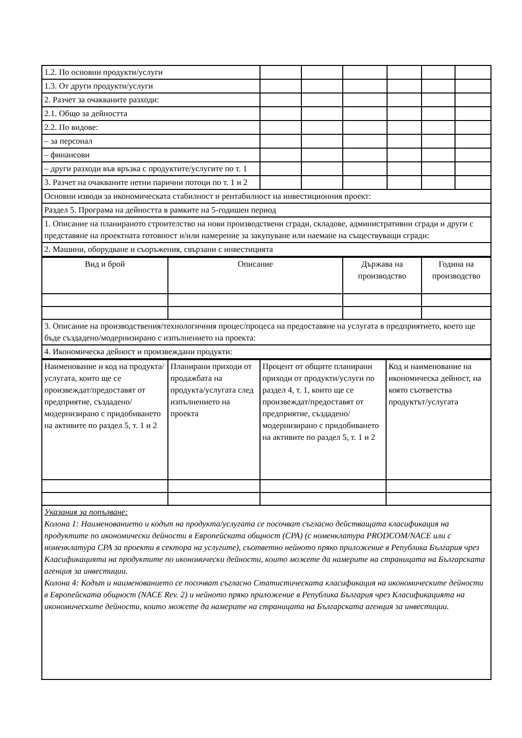| 1.2. По основни продукти/услуги | | | | | | |
| 1.3. От други продукти/услуги | | | | | | |
| 2. Разчет за очакваните разходи: | | | | | | |
| 2.1. Общо за дейността | | | | | | |
| 2.2. По видове: | | | | | | |
| – за персонал | | | | | | |
| – финансови | | | | | | |
| – други разходи във връзка с продуктите/услугите по т. 1 | | | | | | |
| 3. Разчет на очакваните нетни парични потоци по т. 1 и 2 | | | | | | |
| Основни изводи за икономическата стабилност и рентабилност на инвестиционния проект: | | | | | | |
| Раздел 5. Програма на дейността в рамките на 5-годишен период | | | | | | |
| 1. Описание на планираното строителство на нови производствени сгради, складове, административни сгради и други с представяне на проектната готовност и/или намерение за закупуване или наемане на съществуващи сгради: | | | | | | |
| 2. Машини, оборудване и съоръжения, свързани с инвестицията | | | | | | |
| Вид и брой | Описание | Държава на производство | Година на производство |
| --- | --- | --- | --- |
| 3. Описание на производствения/технологичния процес/процеса на предоставяне на услугата в предприятието, което ще бъде създадено/модернизирано с изпълнението на проекта: | | | |
| 4. Икономическа дейност и произвеждани продукти: | | | |
| Наименование и код на продукта/услугата, които ще се произвеждат/предоставят от предприятие, създадено/модернизирано с придобиването на активите по раздел 5, т. 1 и 2 | Планирани приходи от продажбата на продукта/услугата след изпълнението на проекта | Процент от общите планирани приходи от продукти/услуги по раздел 4, т. 1, които ще се произвеждат/предоставят от предприятие, създадено/модернизирано с придобиването на активите по раздел 5, т. 1 и 2 | Код и наименование на икономическа дейност, на която съответства продуктът/услугата |
| Указания за попълване: Колона 1: Наименованието и кодът на продукта/услугата се посочват съгласно действащата класификация на продуктите по икономически дейности в Европейската общност (CPA) (с номенклатура PRODCOM/NACE или с номенклатура CPA за проекти в сектора на услугите), съответно нейното пряко приложение в Република България чрез Класификацията на продуктите по икономически дейности, които можете да намерите на страницата на Българската агенция за инвестиции. Колона 4: Кодът и наименованието се посочват съгласно Статистическата класификация на икономическите дейности в Европейската общност (NACE Rev. 2) и нейното пряко приложение в Република България чрез Класификацията на икономическите дейности, които можете да намерите на страницата на Българската агенция за инвестиции. | | | |